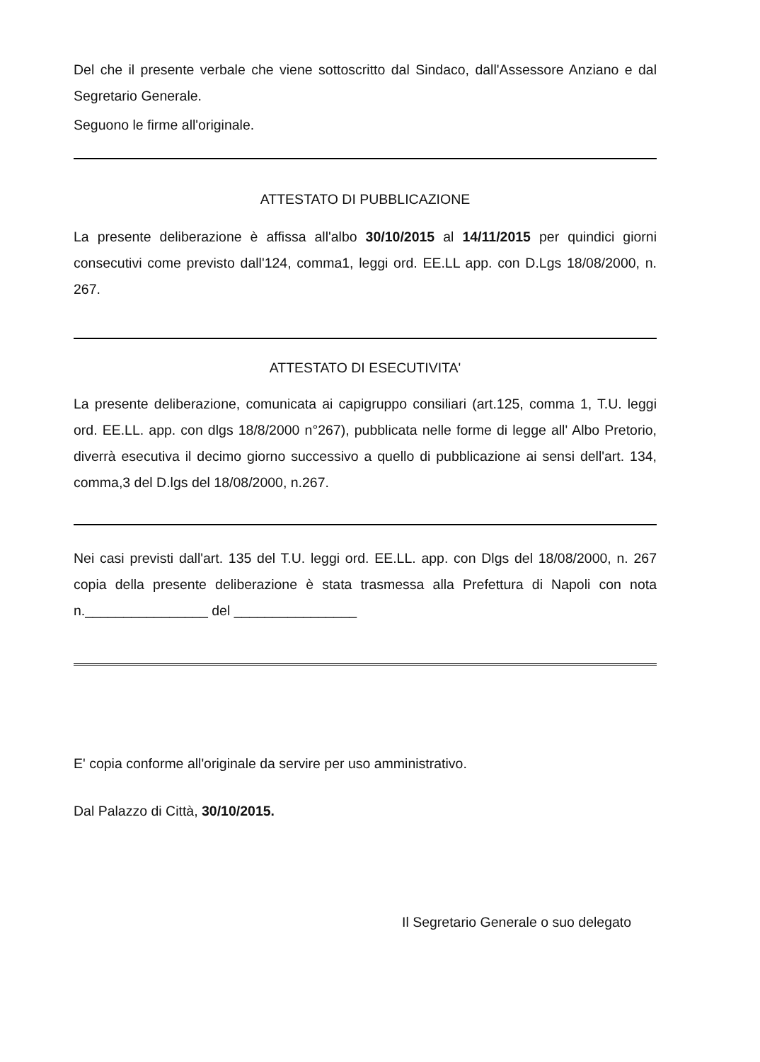Del che il presente verbale che viene sottoscritto dal Sindaco, dall'Assessore Anziano e dal Segretario Generale.
Seguono le firme all'originale.
ATTESTATO DI PUBBLICAZIONE
La presente deliberazione è affissa all'albo 30/10/2015 al 14/11/2015 per quindici giorni consecutivi come previsto dall'124, comma1, leggi ord. EE.LL app. con D.Lgs 18/08/2000, n. 267.
ATTESTATO DI ESECUTIVITA'
La presente deliberazione, comunicata ai capigruppo consiliari (art.125, comma 1, T.U. leggi ord. EE.LL. app. con dlgs 18/8/2000 n°267), pubblicata nelle forme di legge all' Albo Pretorio, diverrà esecutiva il decimo giorno successivo a quello di pubblicazione ai sensi dell'art. 134, comma,3 del D.lgs del 18/08/2000, n.267.
Nei casi previsti dall'art. 135 del T.U. leggi ord. EE.LL. app. con Dlgs del 18/08/2000, n. 267 copia della presente deliberazione è stata trasmessa alla Prefettura di Napoli con nota n.________________ del ________________
E' copia conforme all'originale da servire per uso amministrativo.
Dal Palazzo di Città, 30/10/2015.
Il Segretario Generale o suo delegato